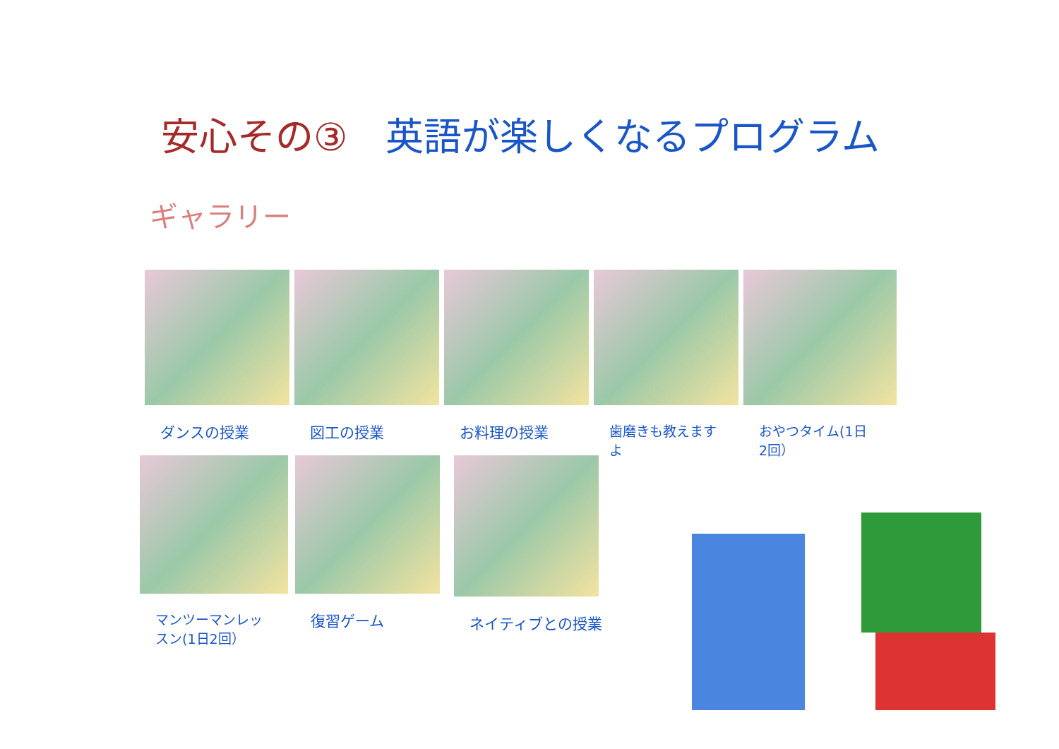安心その③　英語が楽しくなるプログラム
ギャラリー
ダンスの授業 図工の授業 お料理の授業 歯磨きも教えますよ おやつタイム(1日2回）
マンツーマンレッスン(1日2回）
復習ゲーム ネイティブとの授業